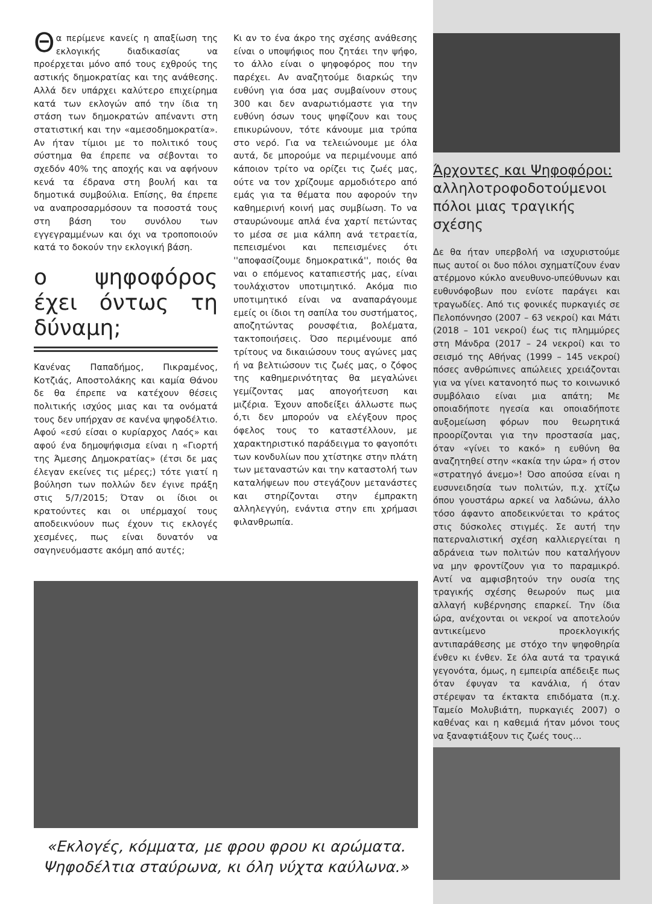Θα περίμενε κανείς η απαξίωση της εκλογικής διαδικασίας να προέρχεται μόνο από τους εχθρούς της αστικής δημοκρατίας και της ανάθεσης. Αλλά δεν υπάρχει καλύτερο επιχείρημα κατά των εκλογών από την ίδια τη στάση των δημοκρατών απέναντι στη στατιστική και την «αμεσοδημοκρατία». Αν ήταν τίμιοι με το πολιτικό τους σύστημα θα έπρεπε να σέβονται το σχεδόν 40% της αποχής και να αφήνουν κενά τα έδρανα στη βουλή και τα δημοτικά συμβούλια. Επίσης, θα έπρεπε να αναπροσαρμόσουν τα ποσοστά τους στη βάση του συνόλου των εγγεγραμμένων και όχι να τροποποιούν κατά το δοκούν την εκλογική βάση.
ο ψηφοφόρος έχει όντως τη δύναμη;
Κανένας Παπαδήμος, Πικραμένος, Κοτζιάς, Αποστολάκης και καμία Θάνου δε θα έπρεπε να κατέχουν θέσεις πολιτικής ισχύος μιας και τα ονόματά τους δεν υπήρχαν σε κανένα ψηφοδέλτιο. Αφού «εσύ είσαι ο κυρίαρχος Λαός» και αφού ένα δημοψήφισμα είναι η «Γιορτή της Άμεσης Δημοκρατίας» (έτσι δε μας έλεγαν εκείνες τις μέρες;) τότε γιατί η βούλησn των πολλών δεν έγινε πράξη στις 5/7/2015; Όταν οι ίδιοι οι κρατούντες και οι υπέρμαχοί τους αποδεικνύουν πως έχουν τις εκλογές χεσμένες, πως είναι δυνατόν να σαγηνευόμαστε ακόμη από αυτές;
Κι αν το ένα άκρο της σχέσης ανάθεσης είναι ο υποψήφιος που ζητάει την ψήφο, το άλλο είναι ο ψηφοφόρος που την παρέχει. Αν αναζητούμε διαρκώς την ευθύνη για όσα μας συμβαίνουν στους 300 και δεν αναρωτιόμαστε για την ευθύνη όσων τους ψηφίζουν και τους επικυρώνουν, τότε κάνουμε μια τρύπα στο νερό. Για να τελειώνουμε με όλα αυτά, δε μπορούμε να περιμένουμε από κάποιον τρίτο να ορίζει τις ζωές μας, ούτε να τον χρίζουμε αρμοδιότερο από εμάς για τα θέματα που αφορούν την καθημερινή κοινή μας συμβίωση. Το να σταυρώνουμε απλά ένα χαρτί πετώντας το μέσα σε μια κάλπη ανά τετραετία, πεπεισμένοι και πεπεισμένες ότι ''αποφασίζουμε δημοκρατικά'', ποιός θα ναι ο επόμενος καταπιεστής μας, είναι τουλάχιστον υποτιμητικό. Ακόμα πιο υποτιμητικό είναι να αναπαράγουμε εμείς οι ίδιοι τη σαπίλα του συστήματος, αποζητώντας ρουσφέτια, βολέματα, τακτοποιήσεις. Όσο περιμένουμε από τρίτους να δικαιώσουν τους αγώνες μας ή να βελτιώσουν τις ζωές μας, ο ζόφος της καθημερινότητας θα μεγαλώνει γεμίζοντας μας απογοήτευση και μιζέρια. Έχουν αποδείξει άλλωστε πως ό,τι δεν μπορούν να ελέγξουν προς όφελος τους το καταστέλλουν, με χαρακτηριστικό παράδειγμα το φαγοπότι των κονδυλίων που χτίστηκε στην πλάτη των μεταναστών και την καταστολή των καταλήψεων που στεγάζουν μετανάστες και στηρίζονται στην έμπρακτη αλληλεγγύη, ενάντια στην επι χρήμασι φιλανθρωπία.
«Εκλογές, κόμματα, με φρου φρου κι αρώματα.
Ψηφοδέλτια σταύρωνα, κι όλη νύχτα καύλωνα.»
Άρχοντες και Ψηφοφόροι:
αλληλοτροφοδοτούμενοι πόλοι μιας τραγικής σχέσης
Δε θα ήταν υπερβολή να ισχυριστούμε πως αυτοί οι δυο πόλοι σχηματίζουν έναν ατέρμονο κύκλο ανευθυνο-υπεύθυνων και ευθυνόφοβων που ενίοτε παράγει και τραγωδίες. Από τις φονικές πυρκαγιές σε Πελοπόννησο (2007 – 63 νεκροί) και Μάτι (2018 – 101 νεκροί) έως τις πλημμύρες στη Μάνδρα (2017 – 24 νεκροί) και το σεισμό της Αθήνας (1999 – 145 νεκροί) πόσες ανθρώπινες απώλειες χρειάζονται για να γίνει κατανοητό πως το κοινωνικό συμβόλαιο είναι μια απάτη; Με οποιαδήποτε ηγεσία και οποιαδήποτε αυξομείωση φόρων που θεωρητικά προορίζονται για την προστασία μας, όταν «γίνει το κακό» η ευθύνη θα αναζητηθεί στην «κακία την ώρα» ή στον «στρατηγό άνεμο»! Όσο απούσα είναι η ευσυνειδησία των πολιτών, π.χ. χτίζω όπου γουστάρω αρκεί να λαδώνω, άλλο τόσο άφαντο αποδεικνύεται το κράτος στις δύσκολες στιγμές. Σε αυτή την πατερναλιστική σχέση καλλιεργείται η αδράνεια των πολιτών που καταλήγουν να μην φροντίζουν για το παραμικρό. Αντί να αμφισβητούν την ουσία της τραγικής σχέσης θεωρούν πως μια αλλαγή κυβέρνησης επαρκεί. Την ίδια ώρα, ανέχονται οι νεκροί να αποτελούν αντικείμενο προεκλογικής αντιπαράθεσης με στόχο την ψηφοθηρία ένθεν κι ένθεν. Σε όλα αυτά τα τραγικά γεγονότα, όμως, η εμπειρία απέδειξε πως όταν έφυγαν τα κανάλια, ή όταν στέρεψαν τα έκτακτα επιδόματα (π.χ. Ταμείο Μολυβιάτη, πυρκαγιές 2007) ο καθένας και η καθεμιά ήταν μόνοι τους να ξαναφτιάξουν τις ζωές τους...